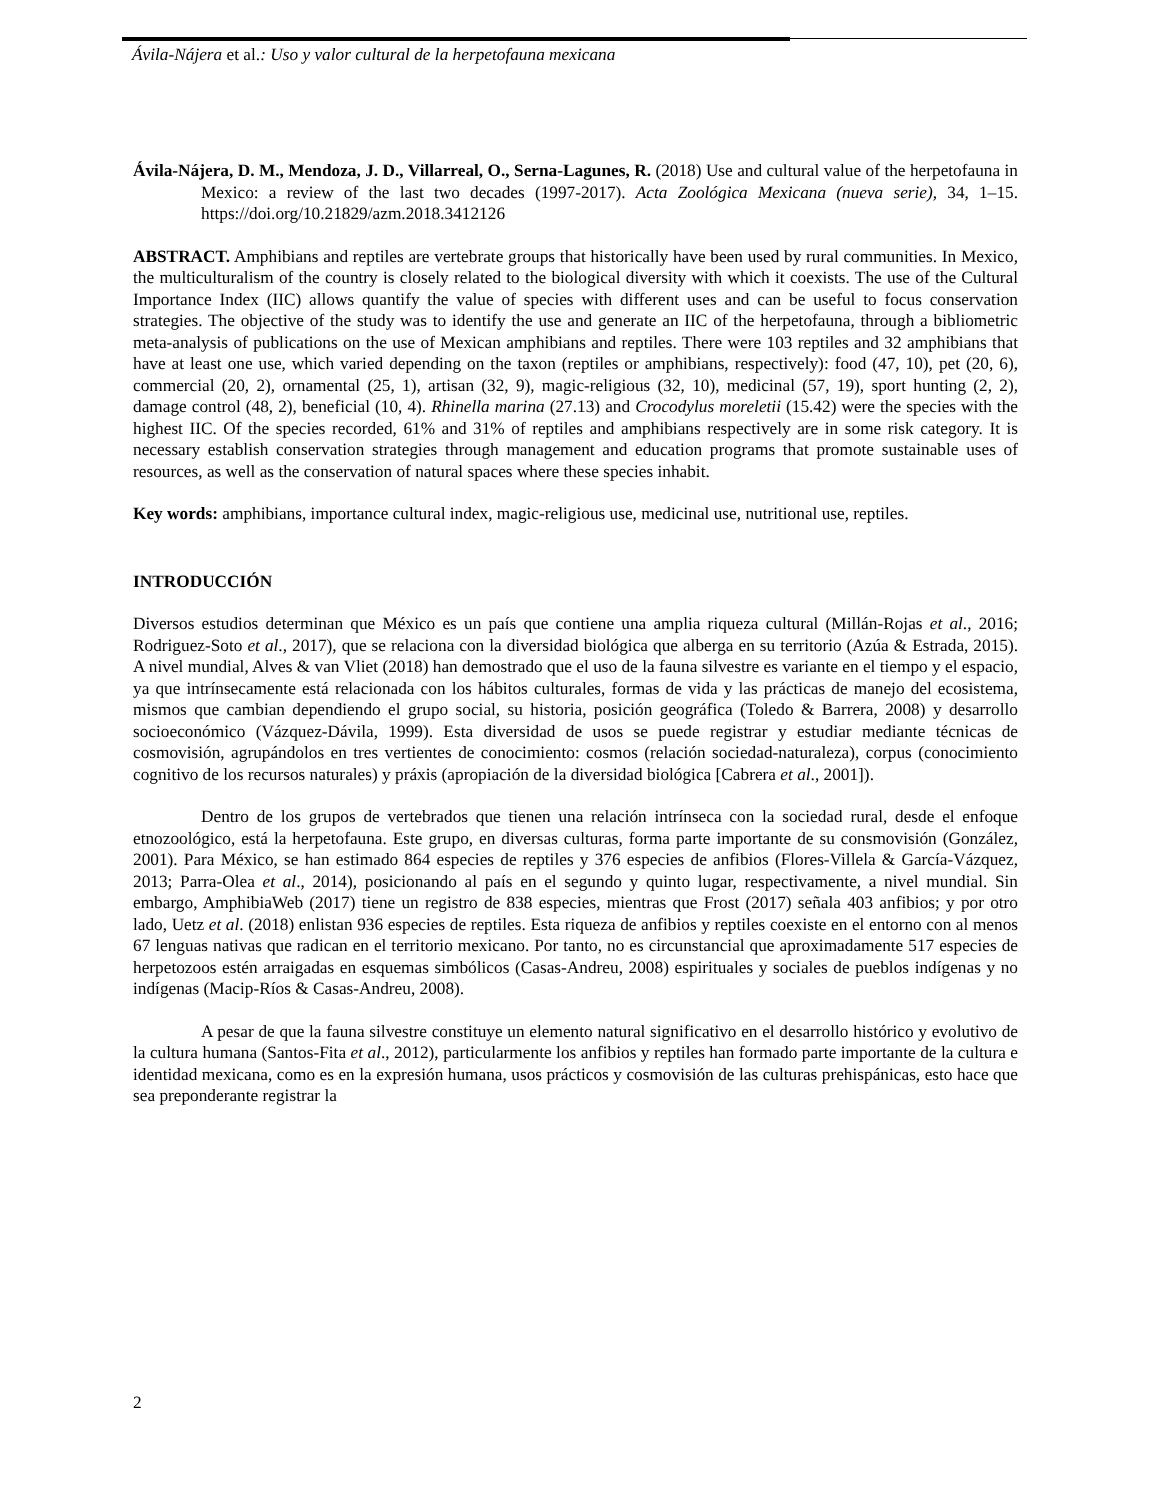Ávila-Nájera et al.: Uso y valor cultural de la herpetofauna mexicana
Ávila-Nájera, D. M., Mendoza, J. D., Villarreal, O., Serna-Lagunes, R. (2018) Use and cultural value of the herpetofauna in Mexico: a review of the last two decades (1997-2017). Acta Zoológica Mexicana (nueva serie), 34, 1–15. https://doi.org/10.21829/azm.2018.3412126
ABSTRACT. Amphibians and reptiles are vertebrate groups that historically have been used by rural communities. In Mexico, the multiculturalism of the country is closely related to the biological diversity with which it coexists. The use of the Cultural Importance Index (IIC) allows quantify the value of species with different uses and can be useful to focus conservation strategies. The objective of the study was to identify the use and generate an IIC of the herpetofauna, through a bibliometric meta-analysis of publications on the use of Mexican amphibians and reptiles. There were 103 reptiles and 32 amphibians that have at least one use, which varied depending on the taxon (reptiles or amphibians, respectively): food (47, 10), pet (20, 6), commercial (20, 2), ornamental (25, 1), artisan (32, 9), magic-religious (32, 10), medicinal (57, 19), sport hunting (2, 2), damage control (48, 2), beneficial (10, 4). Rhinella marina (27.13) and Crocodylus moreletii (15.42) were the species with the highest IIC. Of the species recorded, 61% and 31% of reptiles and amphibians respectively are in some risk category. It is necessary establish conservation strategies through management and education programs that promote sustainable uses of resources, as well as the conservation of natural spaces where these species inhabit.
Key words: amphibians, importance cultural index, magic-religious use, medicinal use, nutritional use, reptiles.
INTRODUCCIÓN
Diversos estudios determinan que México es un país que contiene una amplia riqueza cultural (Millán-Rojas et al., 2016; Rodriguez-Soto et al., 2017), que se relaciona con la diversidad biológica que alberga en su territorio (Azúa & Estrada, 2015). A nivel mundial, Alves & van Vliet (2018) han demostrado que el uso de la fauna silvestre es variante en el tiempo y el espacio, ya que intrínsecamente está relacionada con los hábitos culturales, formas de vida y las prácticas de manejo del ecosistema, mismos que cambian dependiendo el grupo social, su historia, posición geográfica (Toledo & Barrera, 2008) y desarrollo socioeconómico (Vázquez-Dávila, 1999). Esta diversidad de usos se puede registrar y estudiar mediante técnicas de cosmovisión, agrupándolos en tres vertientes de conocimiento: cosmos (relación sociedad-naturaleza), corpus (conocimiento cognitivo de los recursos naturales) y práxis (apropiación de la diversidad biológica [Cabrera et al., 2001]).
Dentro de los grupos de vertebrados que tienen una relación intrínseca con la sociedad rural, desde el enfoque etnozoológico, está la herpetofauna. Este grupo, en diversas culturas, forma parte importante de su consmovisión (González, 2001). Para México, se han estimado 864 especies de reptiles y 376 especies de anfibios (Flores-Villela & García-Vázquez, 2013; Parra-Olea et al., 2014), posicionando al país en el segundo y quinto lugar, respectivamente, a nivel mundial. Sin embargo, AmphibiaWeb (2017) tiene un registro de 838 especies, mientras que Frost (2017) señala 403 anfibios; y por otro lado, Uetz et al. (2018) enlistan 936 especies de reptiles. Esta riqueza de anfibios y reptiles coexiste en el entorno con al menos 67 lenguas nativas que radican en el territorio mexicano. Por tanto, no es circunstancial que aproximadamente 517 especies de herpetozoos estén arraigadas en esquemas simbólicos (Casas-Andreu, 2008) espirituales y sociales de pueblos indígenas y no indígenas (Macip-Ríos & Casas-Andreu, 2008).
A pesar de que la fauna silvestre constituye un elemento natural significativo en el desarrollo histórico y evolutivo de la cultura humana (Santos-Fita et al., 2012), particularmente los anfibios y reptiles han formado parte importante de la cultura e identidad mexicana, como es en la expresión humana, usos prácticos y cosmovisión de las culturas prehispánicas, esto hace que sea preponderante registrar la
2